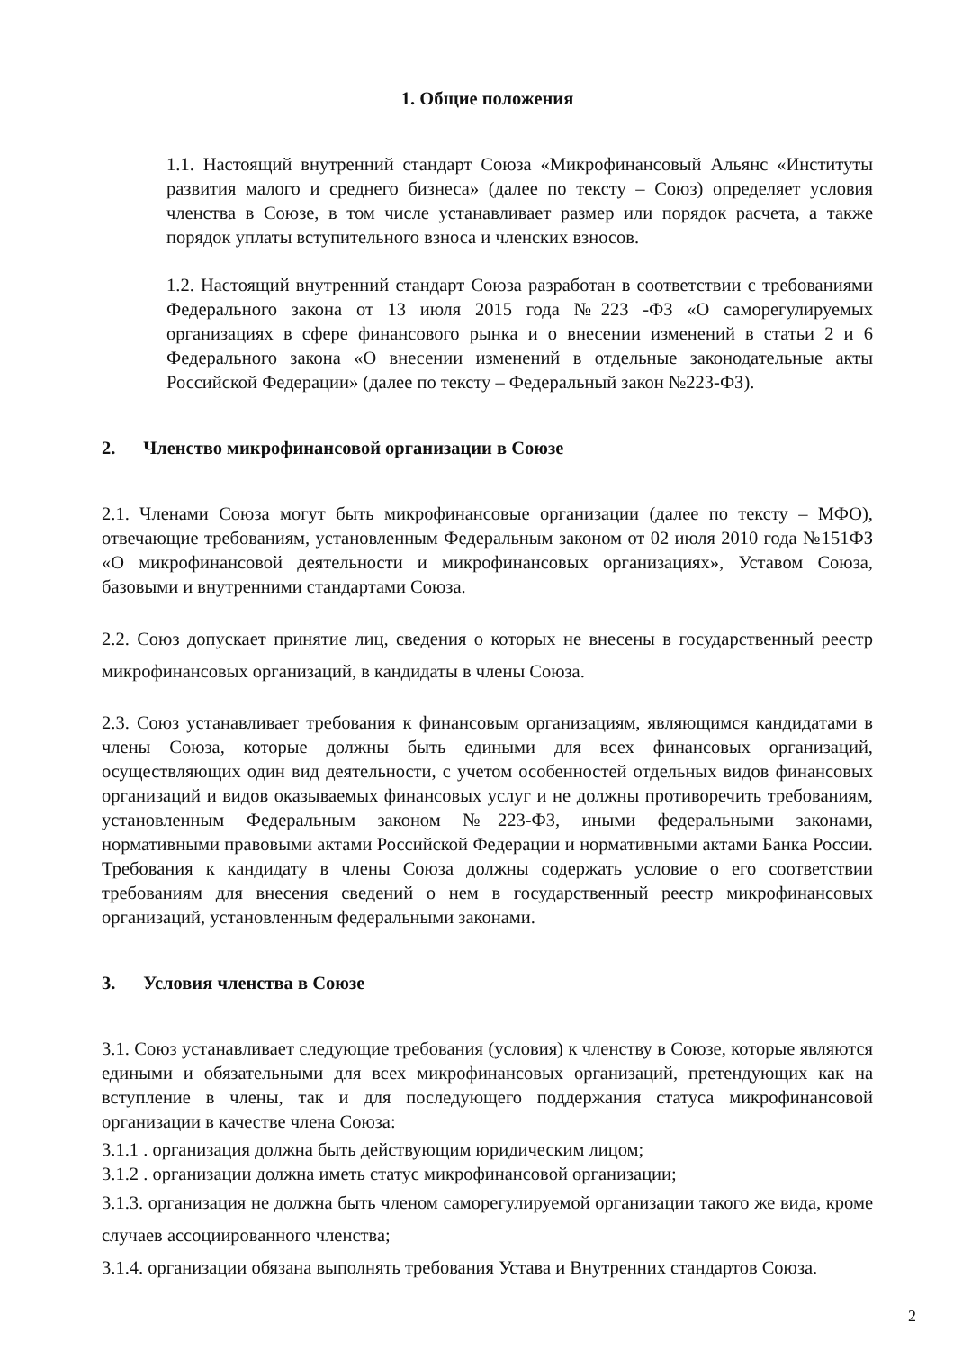1. Общие положения
1.1. Настоящий внутренний стандарт Союза «Микрофинансовый Альянс «Институты развития малого и среднего бизнеса» (далее по тексту – Союз) определяет условия членства в Союзе, в том числе устанавливает размер или порядок расчета, а также порядок уплаты вступительного взноса и членских взносов.
1.2. Настоящий внутренний стандарт Союза разработан в соответствии с требованиями Федерального закона от 13 июля 2015 года №223 -ФЗ «О саморегулируемых организациях в сфере финансового рынка и о внесении изменений в статьи 2 и 6 Федерального закона «О внесении изменений в отдельные законодательные акты Российской Федерации» (далее по тексту – Федеральный закон №223-ФЗ).
2. Членство микрофинансовой организации в Союзе
2.1. Членами Союза могут быть микрофинансовые организации (далее по тексту – МФО), отвечающие требованиям, установленным Федеральным законом от 02 июля 2010 года №151ФЗ «О микрофинансовой деятельности и микрофинансовых организациях», Уставом Союза, базовыми и внутренними стандартами Союза.
2.2. Союз допускает принятие лиц, сведения о которых не внесены в государственный реестр микрофинансовых организаций, в кандидаты в члены Союза.
2.3. Союз устанавливает требования к финансовым организациям, являющимся кандидатами в члены Союза, которые должны быть едиными для всех финансовых организаций, осуществляющих один вид деятельности, с учетом особенностей отдельных видов финансовых организаций и видов оказываемых финансовых услуг и не должны противоречить требованиям, установленным Федеральным законом №223-ФЗ, иными федеральными законами, нормативными правовыми актами Российской Федерации и нормативными актами Банка России. Требования к кандидату в члены Союза должны содержать условие о его соответствии требованиям для внесения сведений о нем в государственный реестр микрофинансовых организаций, установленным федеральными законами.
3. Условия членства в Союзе
3.1. Союз устанавливает следующие требования (условия) к членству в Союзе, которые являются едиными и обязательными для всех микрофинансовых организаций, претендующих как на вступление в члены, так и для последующего поддержания статуса микрофинансовой организации в качестве члена Союза:
3.1.1 . организация должна быть действующим юридическим лицом;
3.1.2 . организации должна иметь статус микрофинансовой организации;
3.1.3. организация не должна быть членом саморегулируемой организации такого же вида, кроме случаев ассоциированного членства;
3.1.4. организации обязана выполнять требования Устава и Внутренних стандартов Союза.
2